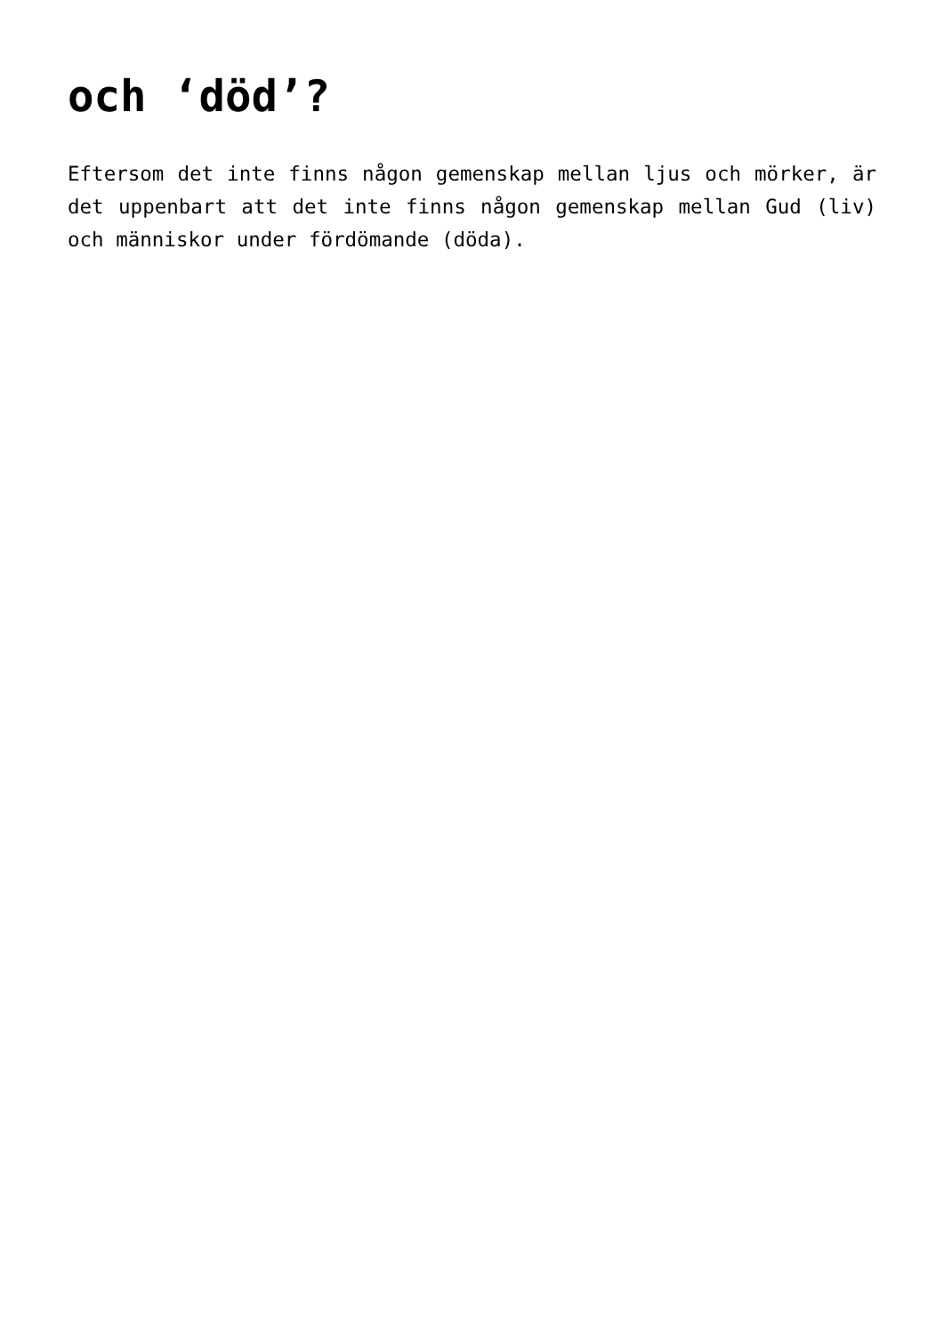och ‘död’?
Eftersom det inte finns någon gemenskap mellan ljus och mörker, är det uppenbart att det inte finns någon gemenskap mellan Gud (liv) och människor under fördömande (döda).